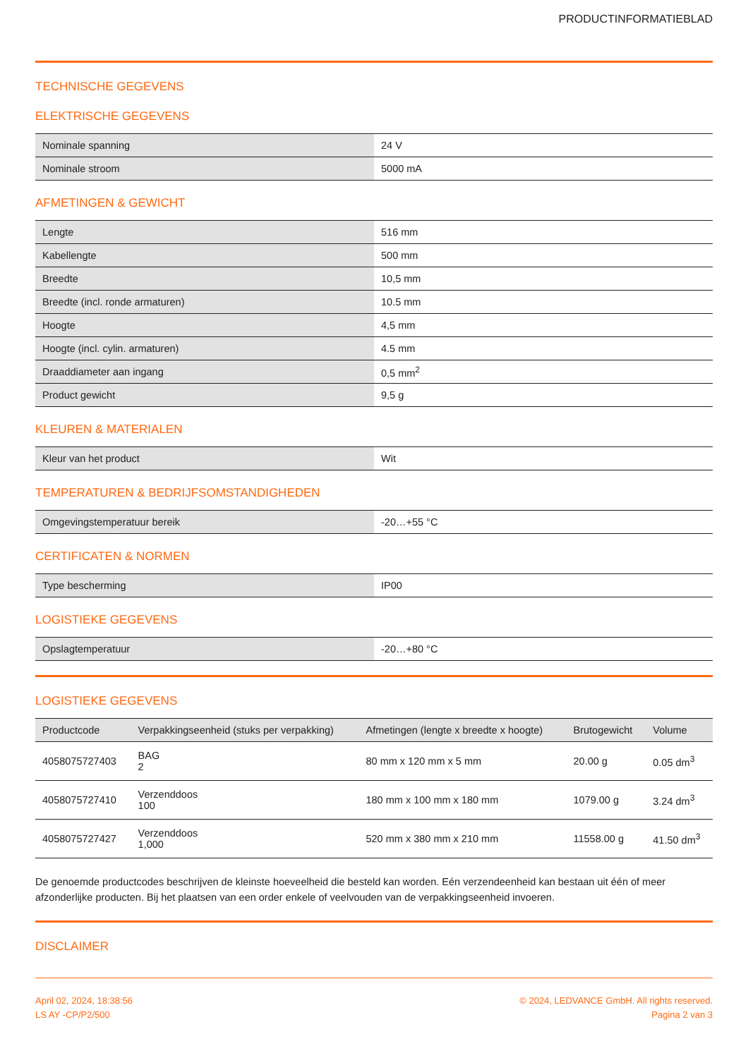PRODUCTINFORMATIEBLAD
TECHNISCHE GEGEVENS
ELEKTRISCHE GEGEVENS
| Nominale spanning | 24 V |
| Nominale stroom | 5000 mA |
AFMETINGEN & GEWICHT
| Lengte | 516 mm |
| Kabellengte | 500 mm |
| Breedte | 10,5 mm |
| Breedte (incl. ronde armaturen) | 10.5 mm |
| Hoogte | 4,5 mm |
| Hoogte (incl. cylin. armaturen) | 4.5 mm |
| Draaddiameter aan ingang | 0,5 mm<sup>2</sup> |
| Product gewicht | 9,5 g |
KLEUREN & MATERIALEN
| Kleur van het product | Wit |
TEMPERATUREN & BEDRIJFSOMSTANDIGHEDEN
| Omgevingstemperatuur bereik | -20…+55 °C |
CERTIFICATEN & NORMEN
| Type bescherming | IP00 |
LOGISTIEKE GEGEVENS
| Opslagtemperatuur | -20…+80 °C |
LOGISTIEKE GEGEVENS
| Productcode | Verpakkingseenheid (stuks per verpakking) | Afmetingen (lengte x breedte x hoogte) | Brutogewicht | Volume |
| --- | --- | --- | --- | --- |
| 4058075727403 | BAG 2 | 80 mm x 120 mm x 5 mm | 20.00 g | 0.05 dm<sup>3</sup> |
| 4058075727410 | Verzenddoos 100 | 180 mm x 100 mm x 180 mm | 1079.00 g | 3.24 dm<sup>3</sup> |
| 4058075727427 | Verzenddoos 1,000 | 520 mm x 380 mm x 210 mm | 11558.00 g | 41.50 dm<sup>3</sup> |
De genoemde productcodes beschrijven de kleinste hoeveelheid die besteld kan worden. Eén verzendeenheid kan bestaan uit één of meer afzonderlijke producten. Bij het plaatsen van een order enkele of veelvouden van de verpakkingseenheid invoeren.
DISCLAIMER
April 02, 2024, 18:38:56
LS AY -CP/P2/500
© 2024, LEDVANCE GmbH. All rights reserved.
Pagina 2 van 3